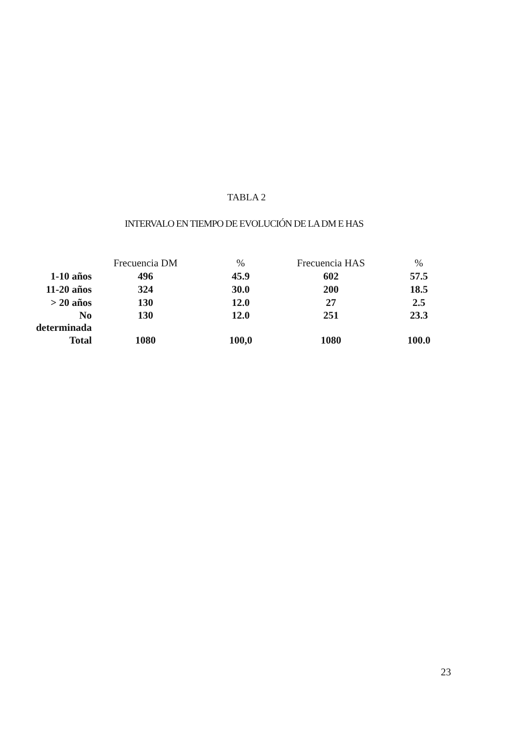TABLA 2
INTERVALO EN TIEMPO DE EVOLUCIÓN DE LA DM E HAS
| | Frecuencia DM | % | Frecuencia HAS | % |
| --- | --- | --- | --- | --- |
| 1-10 años | 496 | 45.9 | 602 | 57.5 |
| 11-20 años | 324 | 30.0 | 200 | 18.5 |
| > 20 años | 130 | 12.0 | 27 | 2.5 |
| No determinada | 130 | 12.0 | 251 | 23.3 |
| Total | 1080 | 100,0 | 1080 | 100.0 |
23